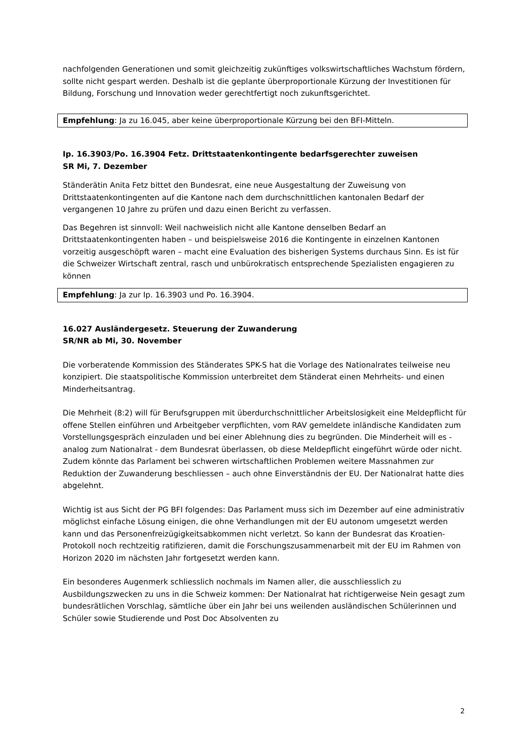nachfolgenden Generationen und somit gleichzeitig zukünftiges volkswirtschaftliches Wachstum fördern, sollte nicht gespart werden. Deshalb ist die geplante überproportionale Kürzung der Investitionen für Bildung, Forschung und Innovation weder gerechtfertigt noch zukunftsgerichtet.
Empfehlung: Ja zu 16.045, aber keine überproportionale Kürzung bei den BFI-Mitteln.
Ip. 16.3903/Po. 16.3904 Fetz. Drittstaatenkontingente bedarfsgerechter zuweisen
SR Mi, 7. Dezember
Ständerätin Anita Fetz bittet den Bundesrat, eine neue Ausgestaltung der Zuweisung von Drittstaatenkontingenten auf die Kantone nach dem durchschnittlichen kantonalen Bedarf der vergangenen 10 Jahre zu prüfen und dazu einen Bericht zu verfassen.
Das Begehren ist sinnvoll: Weil nachweislich nicht alle Kantone denselben Bedarf an Drittstaatenkontingenten haben – und beispielsweise 2016 die Kontingente in einzelnen Kantonen vorzeitig ausgeschöpft waren – macht eine Evaluation des bisherigen Systems durchaus Sinn. Es ist für die Schweizer Wirtschaft zentral, rasch und unbürokratisch entsprechende Spezialisten engagieren zu können
Empfehlung: Ja zur Ip. 16.3903 und Po. 16.3904.
16.027 Ausländergesetz. Steuerung der Zuwanderung
SR/NR ab Mi, 30. November
Die vorberatende Kommission des Ständerates SPK-S hat die Vorlage des Nationalrates teilweise neu konzipiert. Die staatspolitische Kommission unterbreitet dem Ständerat einen Mehrheits- und einen Minderheitsantrag.
Die Mehrheit (8:2) will für Berufsgruppen mit überdurchschnittlicher Arbeitslosigkeit eine Meldepflicht für offene Stellen einführen und Arbeitgeber verpflichten, vom RAV gemeldete inländische Kandidaten zum Vorstellungsgespräch einzuladen und bei einer Ablehnung dies zu begründen. Die Minderheit will es - analog zum Nationalrat - dem Bundesrat überlassen, ob diese Meldepflicht eingeführt würde oder nicht. Zudem könnte das Parlament bei schweren wirtschaftlichen Problemen weitere Massnahmen zur Reduktion der Zuwanderung beschliessen – auch ohne Einverständnis der EU. Der Nationalrat hatte dies abgelehnt.
Wichtig ist aus Sicht der PG BFI folgendes: Das Parlament muss sich im Dezember auf eine administrativ möglichst einfache Lösung einigen, die ohne Verhandlungen mit der EU autonom umgesetzt werden kann und das Personenfreizügigkeitsabkommen nicht verletzt. So kann der Bundesrat das Kroatien-Protokoll noch rechtzeitig ratifizieren, damit die Forschungszusammenarbeit mit der EU im Rahmen von Horizon 2020 im nächsten Jahr fortgesetzt werden kann.
Ein besonderes Augenmerk schliesslich nochmals im Namen aller, die ausschliesslich zu Ausbildungszwecken zu uns in die Schweiz kommen: Der Nationalrat hat richtigerweise Nein gesagt zum bundesrätlichen Vorschlag, sämtliche über ein Jahr bei uns weilenden ausländischen Schülerinnen und Schüler sowie Studierende und Post Doc Absolventen zu
2